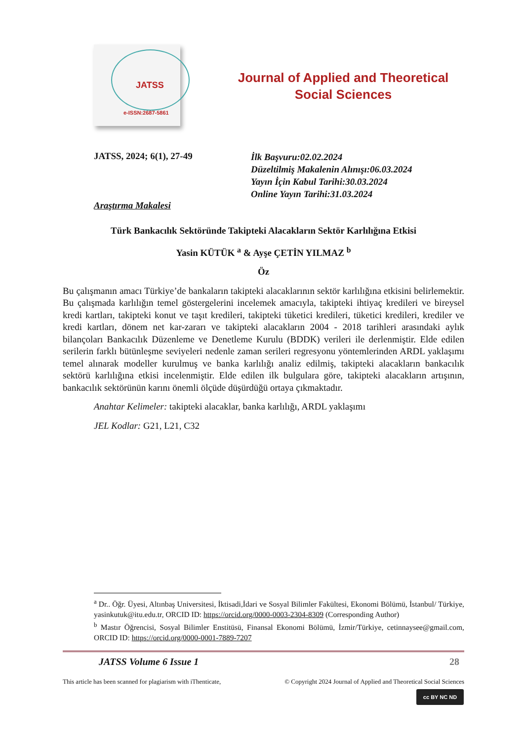JATSS
e-ISSN:2687-5861
Journal of Applied and Theoretical
Social Sciences
JATSS, 2024; 6(1), 27-49
İlk Başvuru:02.02.2024
Düzeltilmiş Makalenin Alınışı:06.03.2024
Yayın İçin Kabul Tarihi:30.03.2024
Online Yayın Tarihi:31.03.2024
Araştırma Makalesi
Türk Bankacılık Sektöründe Takipteki Alacakların Sektör Karlılığına Etkisi
Yasin KÜTÜK <sup>a</sup> & Ayşe ÇETİN YILMAZ <sup>b</sup>
Öz
Bu çalışmanın amacı Türkiye’de bankaların takipteki alacaklarının sektör karlılığına etkisini belirlemektir. Bu çalışmada karlılığın temel göstergelerini incelemek amacıyla, takipteki ihtiyaç kredileri ve bireysel kredi kartları, takipteki konut ve taşıt kredileri, takipteki tüketici kredileri, tüketici kredileri, krediler ve kredi kartları, dönem net kar-zararı ve takipteki alacakların 2004 - 2018 tarihleri arasındaki aylık bilançoları Bankacılık Düzenleme ve Denetleme Kurulu (BDDK) verileri ile derlenmiştir. Elde edilen serilerin farklı bütünleşme seviyeleri nedenle zaman serileri regresyonu yöntemlerinden ARDL yaklaşımı temel alınarak modeller kurulmuş ve banka karlılığı analiz edilmiş, takipteki alacakların bankacılık sektörü karlılığına etkisi incelenmiştir. Elde edilen ilk bulgulara göre, takipteki alacakların artışının, bankacılık sektörünün karını önemli ölçüde düşürdüğü ortaya çıkmaktadır.
Anahtar Kelimeler: takipteki alacaklar, banka karlılığı, ARDL yaklaşımı
JEL Kodlar: G21, L21, C32
<sup>a</sup> Dr.. Öğr. Üyesi, Altınbaş Universitesi, İktisadi,İdari ve Sosyal Bilimler Fakültesi, Ekonomi Bölümü, İstanbul/ Türkiye, yasinkutuk@itu.edu.tr, ORCID ID: https://orcid.org/0000-0003-2304-8309 (Corresponding Author)
<sup>b</sup> Mastır Öğrencisi, Sosyal Bilimler Enstitüsü, Finansal Ekonomi Bölümü, İzmir/Türkiye, cetinnaysee@gmail.com, ORCID ID: https://orcid.org/0000-0001-7889-7207
JATSS Volume 6 Issue 1 28
This article has been scanned for plagiarism with iThenticate, © Copyright 2024 Journal of Applied and Theoretical Social Sciences
cc BY NC ND